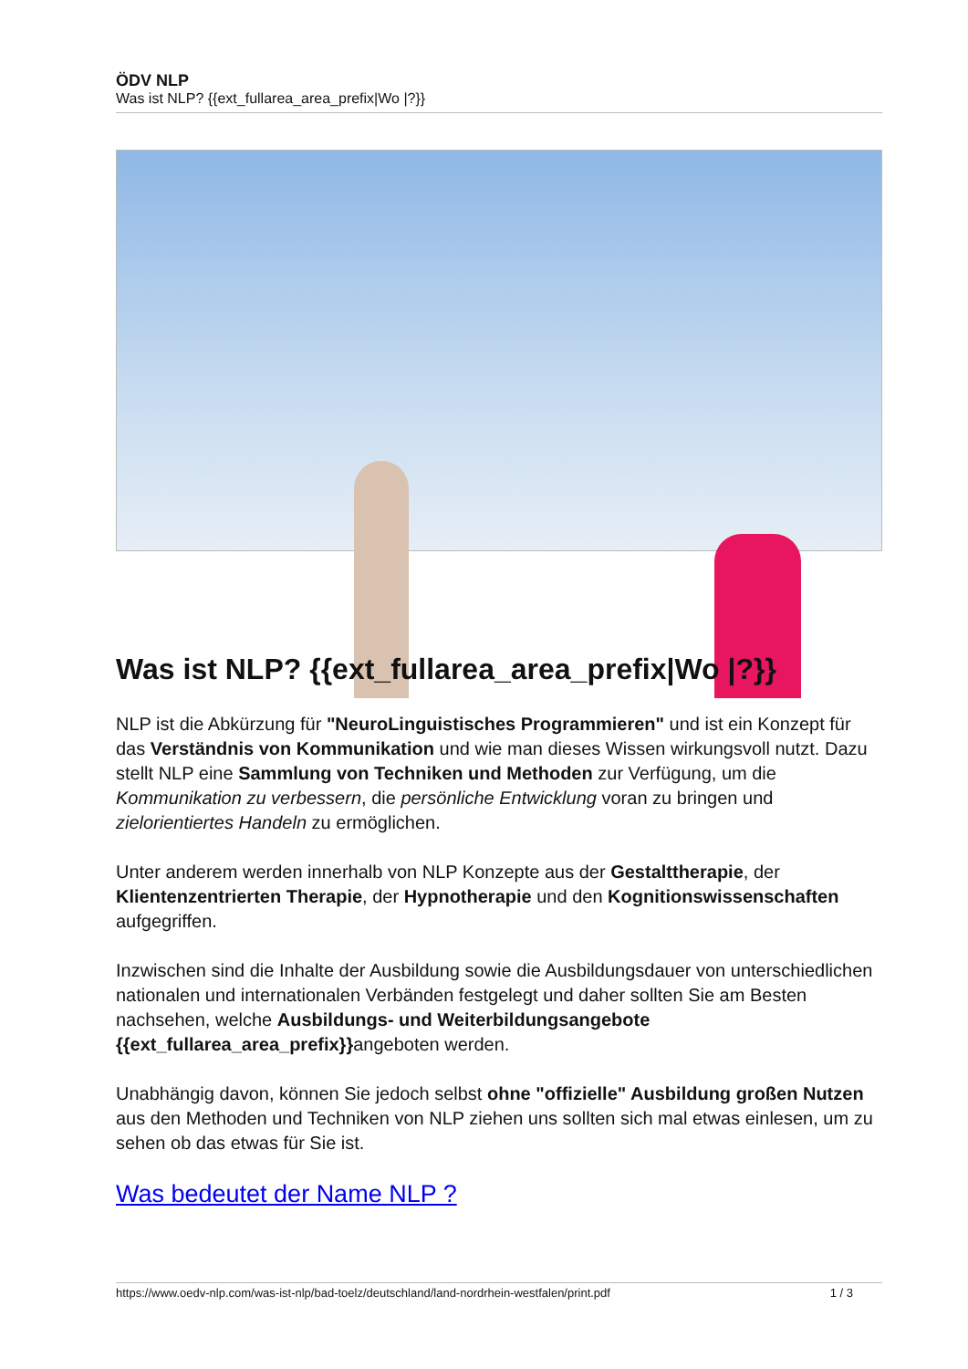ÖDV NLP
Was ist NLP? {{ext_fullarea_area_prefix|Wo |?}}
Was ist NLP? {{ext_fullarea_area_prefix|Wo |?}}
NLP ist die Abkürzung für "NeuroLinguistisches Programmieren" und ist ein Konzept für das Verständnis von Kommunikation und wie man dieses Wissen wirkungsvoll nutzt. Dazu stellt NLP eine Sammlung von Techniken und Methoden zur Verfügung, um die Kommunikation zu verbessern, die persönliche Entwicklung voran zu bringen und zielorientiertes Handeln zu ermöglichen.
Unter anderem werden innerhalb von NLP Konzepte aus der Gestalttherapie, der Klientenzentrierten Therapie, der Hypnotherapie und den Kognitionswissenschaften aufgegriffen.
Inzwischen sind die Inhalte der Ausbildung sowie die Ausbildungsdauer von unterschiedlichen nationalen und internationalen Verbänden festgelegt und daher sollten Sie am Besten nachsehen, welche Ausbildungs- und Weiterbildungsangebote {{ext_fullarea_area_prefix}}angeboten werden.
Unabhängig davon, können Sie jedoch selbst ohne "offizielle" Ausbildung großen Nutzen aus den Methoden und Techniken von NLP ziehen uns sollten sich mal etwas einlesen, um zu sehen ob das etwas für Sie ist.
Was bedeutet der Name NLP ?
https://www.oedv-nlp.com/was-ist-nlp/bad-toelz/deutschland/land-nordrhein-westfalen/print.pdf 1 / 3